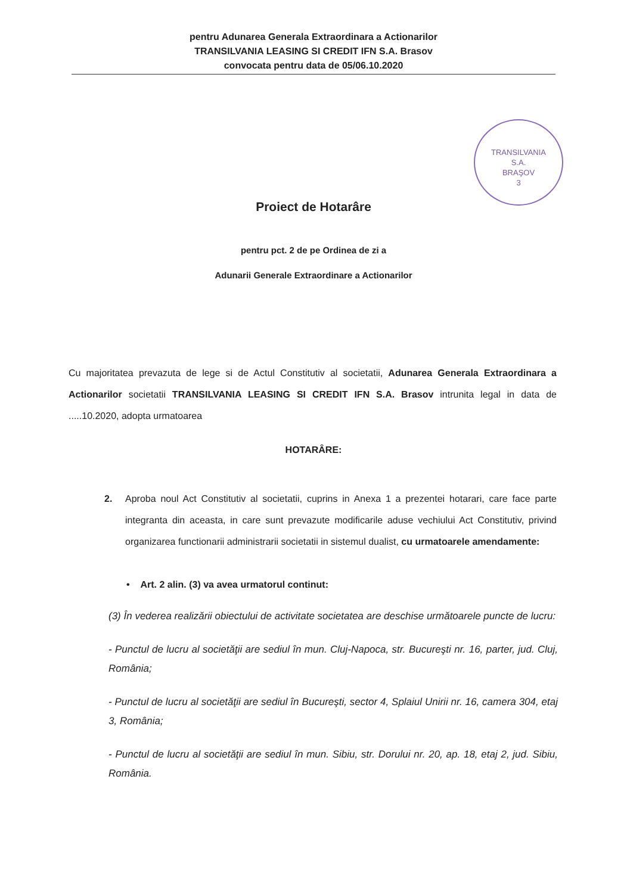pentru Adunarea Generala Extraordinara a Actionarilor
TRANSILVANIA LEASING SI CREDIT IFN S.A. Brasov
convocata pentru data de 05/06.10.2020
TRANSILVANIA
S.A.
BRAŞOV
3
Proiect de Hotarâre
pentru pct. 2 de pe Ordinea de zi a
Adunarii Generale Extraordinare a Actionarilor
Cu majoritatea prevazuta de lege si de Actul Constitutiv al societatii, Adunarea Generala Extraordinara a Actionarilor societatii TRANSILVANIA LEASING SI CREDIT IFN S.A. Brasov intrunita legal in data de .....10.2020, adopta urmatoarea
HOTARÂRE:
2. Aproba noul Act Constitutiv al societatii, cuprins in Anexa 1 a prezentei hotarari, care face parte integranta din aceasta, in care sunt prevazute modificarile aduse vechiului Act Constitutiv, privind organizarea functionarii administrarii societatii in sistemul dualist, cu urmatoarele amendamente:
• Art. 2 alin. (3) va avea urmatorul continut:
(3) În vederea realizării obiectului de activitate societatea are deschise următoarele puncte de lucru:
- Punctul de lucru al societăţii are sediul în mun. Cluj-Napoca, str. Bucureşti nr. 16, parter, jud. Cluj, România;
- Punctul de lucru al societăţii are sediul în Bucureşti, sector 4, Splaiul Unirii nr. 16, camera 304, etaj 3, România;
- Punctul de lucru al societăţii are sediul în mun. Sibiu, str. Dorului nr. 20, ap. 18, etaj 2, jud. Sibiu, România.